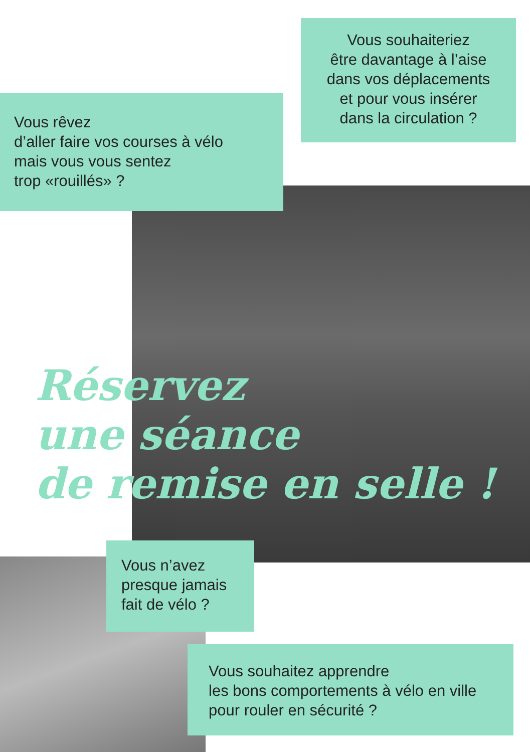Vous souhaiteriez
être davantage à l’aise
dans vos déplacements
et pour vous insérer
dans la circulation ?
Vous rêvez
d’aller faire vos courses à vélo
mais vous vous sentez
trop «rouillés» ?
Réservez
une séance
de remise en selle !
Vous n’avez
presque jamais
fait de vélo ?
Vous souhaitez apprendre
les bons comportements à vélo en ville
pour rouler en sécurité ?